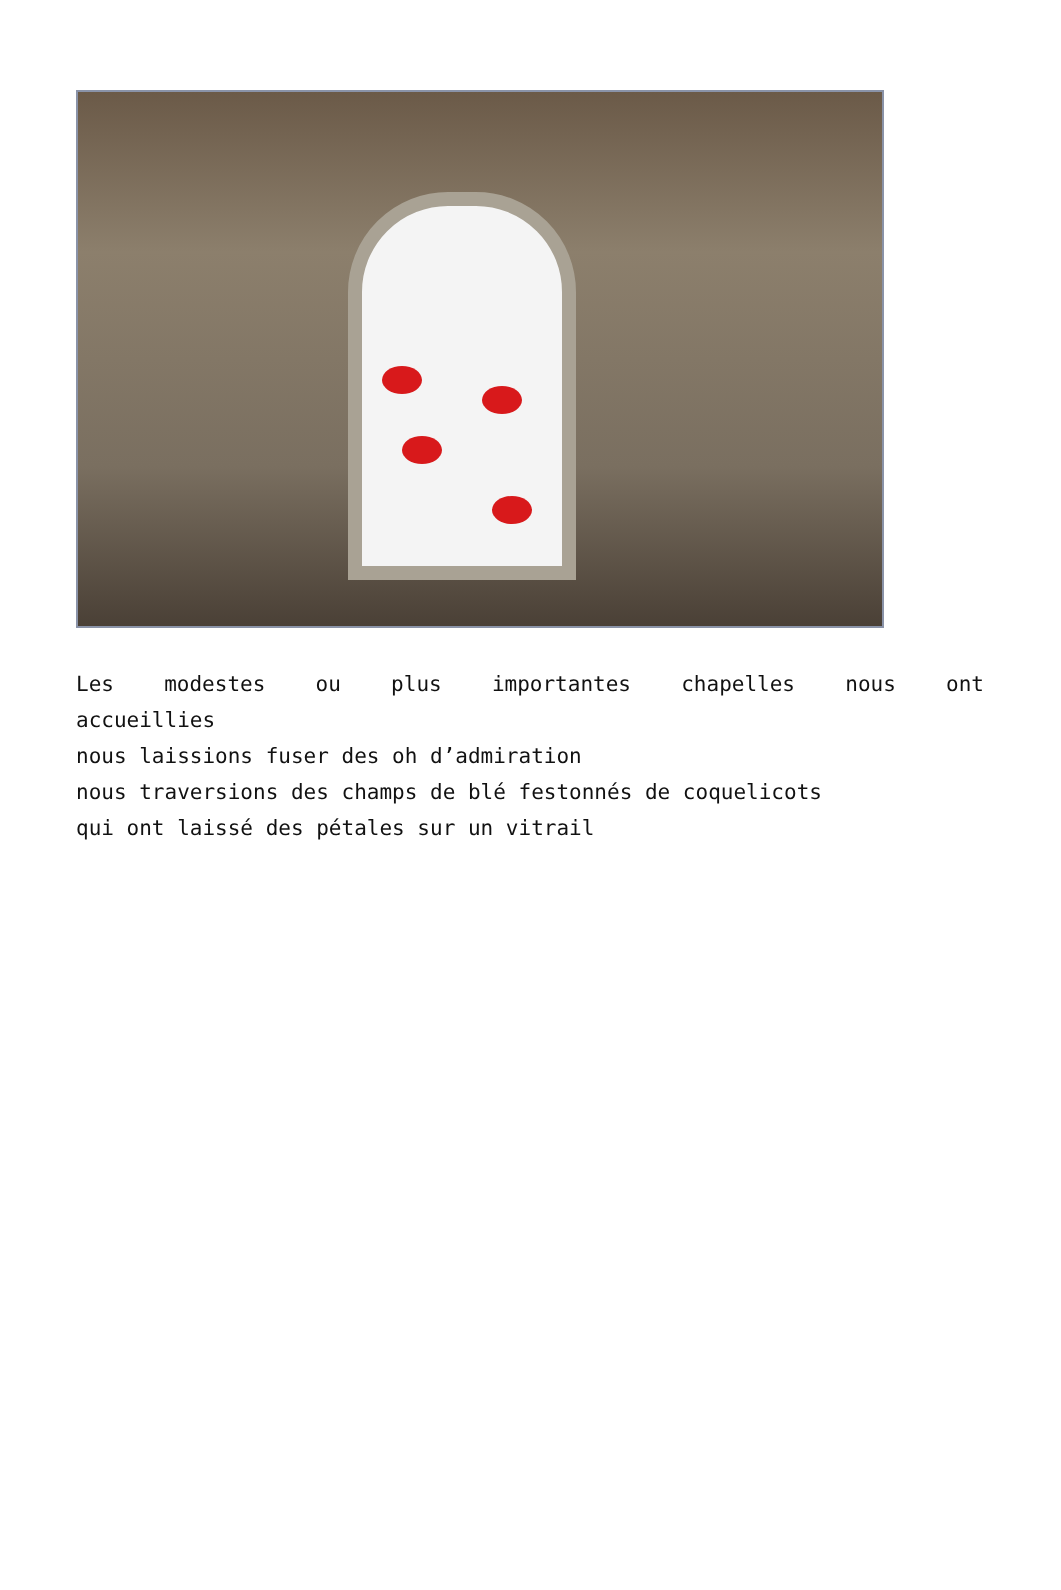Les modestes ou plus importantes chapelles nous ont
accueillies
nous laissions fuser des oh d’admiration
nous traversions des champs de blé festonnés de coquelicots
qui ont laissé des pétales sur un vitrail